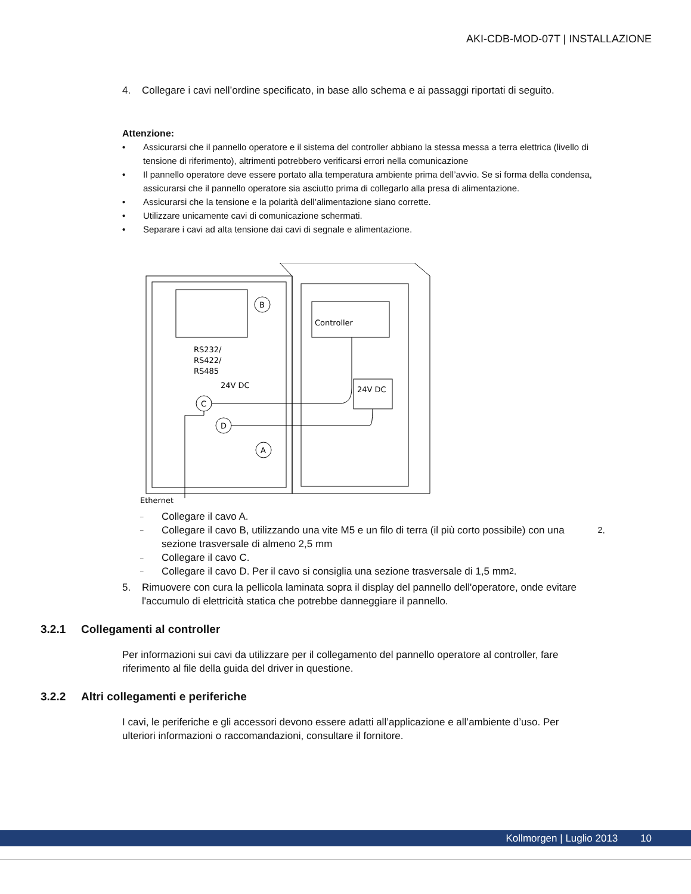AKI-CDB-MOD-07T | INSTALLAZIONE
4. Collegare i cavi nell’ordine specificato, in base allo schema e ai passaggi riportati di seguito.
Attenzione:
• Assicurarsi che il pannello operatore e il sistema del controller abbiano la stessa messa a terra elettrica (livello di tensione di riferimento), altrimenti potrebbero verificarsi errori nella comunicazione
• Il pannello operatore deve essere portato alla temperatura ambiente prima dell’avvio. Se si forma della condensa, assicurarsi che il pannello operatore sia asciutto prima di collegarlo alla presa di alimentazione.
• Assicurarsi che la tensione e la polarità dell’alimentazione siano corrette.
• Utilizzare unicamente cavi di comunicazione schermati.
• Separare i cavi ad alta tensione dai cavi di segnale e alimentazione.
B
Controller
24V DC
RS232/
RS422/
RS485
24V DC
C
D
A
Ethernet
– Collegare il cavo A.
– Collegare il cavo B, utilizzando una vite M5 e un filo di terra (il più corto possibile) con una sezione trasversale di almeno 2,5 mm<sup>2</sup>.
– Collegare il cavo C.
– Collegare il cavo D. Per il cavo si consiglia una sezione trasversale di 1,5 mm<sup>2</sup>.
5. Rimuovere con cura la pellicola laminata sopra il display del pannello dell'operatore, onde evitare l'accumulo di elettricità statica che potrebbe danneggiare il pannello.
3.2.1 Collegamenti al controller
Per informazioni sui cavi da utilizzare per il collegamento del pannello operatore al controller, fare riferimento al file della guida del driver in questione.
3.2.2 Altri collegamenti e periferiche
I cavi, le periferiche e gli accessori devono essere adatti all’applicazione e all’ambiente d’uso. Per ulteriori informazioni o raccomandazioni, consultare il fornitore.
Kollmorgen | Luglio 2013 10